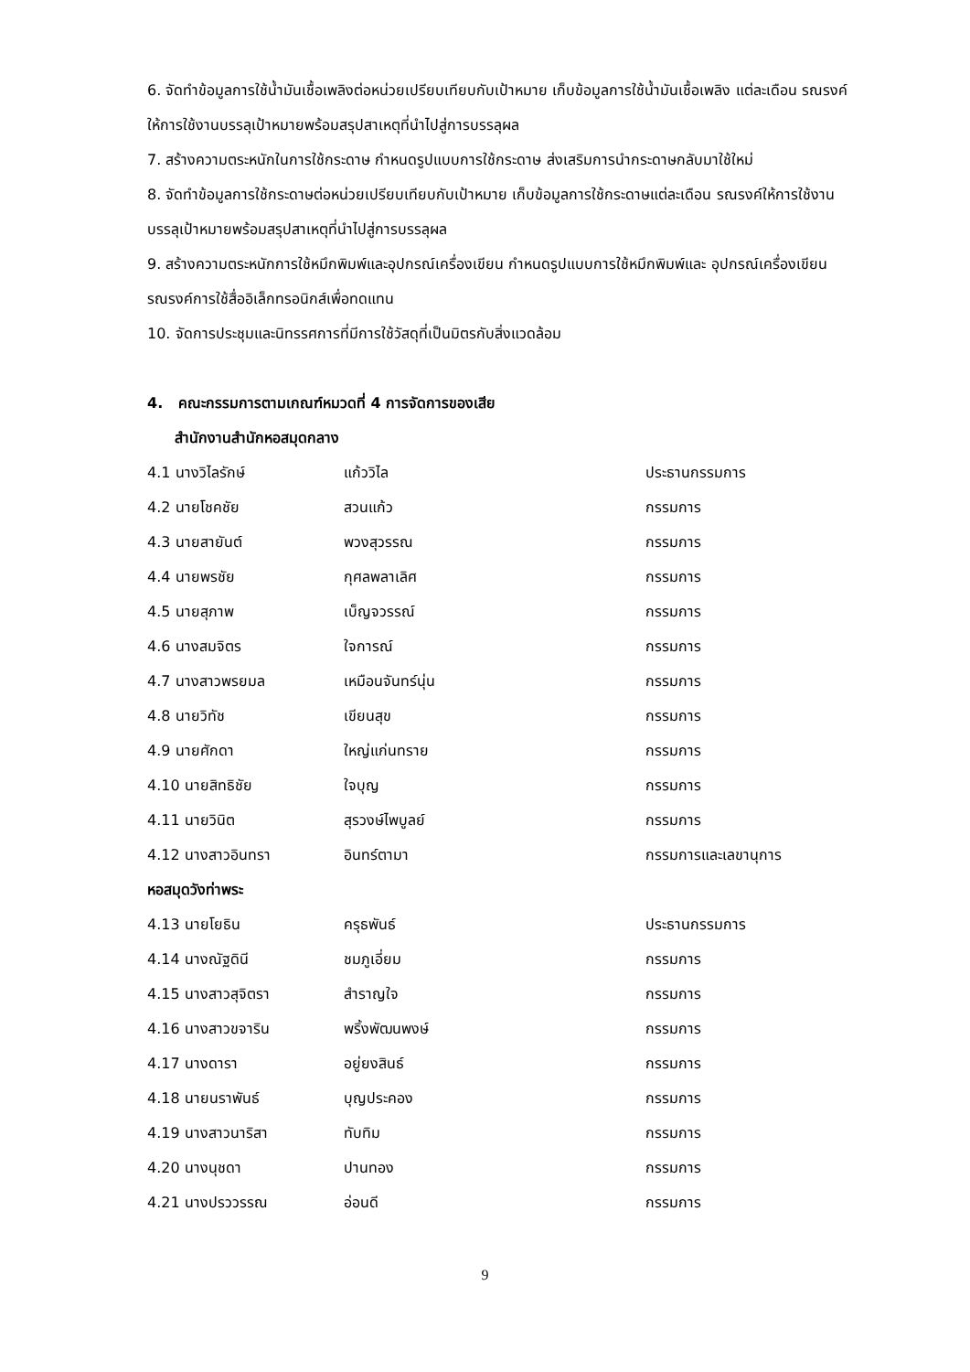6. จัดทำข้อมูลการใช้น้ำมันเชื้อเพลิงต่อหน่วยเปรียบเทียบกับเป้าหมาย เก็บข้อมูลการใช้น้ำมันเชื้อเพลิง แต่ละเดือน รณรงค์ให้การใช้งานบรรลุเป้าหมายพร้อมสรุปสาเหตุที่นำไปสู่การบรรลุผล
7. สร้างความตระหนักในการใช้กระดาษ กำหนดรูปแบบการใช้กระดาษ ส่งเสริมการนำกระดาษกลับมาใช้ใหม่
8. จัดทำข้อมูลการใช้กระดาษต่อหน่วยเปรียบเทียบกับเป้าหมาย เก็บข้อมูลการใช้กระดาษแต่ละเดือน รณรงค์ให้การใช้งานบรรลุเป้าหมายพร้อมสรุปสาเหตุที่นำไปสู่การบรรลุผล
9. สร้างความตระหนักการใช้หมึกพิมพ์และอุปกรณ์เครื่องเขียน กำหนดรูปแบบการใช้หมึกพิมพ์และ อุปกรณ์เครื่องเขียน รณรงค์การใช้สื่ออิเล็กทรอนิกส์เพื่อทดแทน
10. จัดการประชุมและนิทรรศการที่มีการใช้วัสดุที่เป็นมิตรกับสิ่งแวดล้อม
4. คณะกรรมการตามเกณฑ์หมวดที่ 4 การจัดการของเสีย
สำนักงานสำนักหอสมุดกลาง
| 4.1 นางวิไลรักษ์ | แก้ววิไล | ประธานกรรมการ |
| 4.2 นายโชคชัย | สวนแก้ว | กรรมการ |
| 4.3 นายสายันต์ | พวงสุวรรณ | กรรมการ |
| 4.4 นายพรชัย | กุศลพลาเลิศ | กรรมการ |
| 4.5 นายสุภาพ | เบ็ญจวรรณ์ | กรรมการ |
| 4.6 นางสมจิตร | ใจการณ์ | กรรมการ |
| 4.7 นางสาวพรยมล | เหมือนจันทร์นุ่น | กรรมการ |
| 4.8 นายวิทัช | เขียนสุข | กรรมการ |
| 4.9 นายศักดา | ใหญ่แก่นทราย | กรรมการ |
| 4.10 นายสิทธิชัย | ใจบุญ | กรรมการ |
| 4.11 นายวินิต | สุรวงษ์ไพบูลย์ | กรรมการ |
| 4.12 นางสาวอินทรา | อินทร์ตามา | กรรมการและเลขานุการ |
| หอสมุดวังท่าพระ | | |
| 4.13 นายโยธิน | ครุธพันธ์ | ประธานกรรมการ |
| 4.14 นางณัฐดินี | ชมภูเอี่ยม | กรรมการ |
| 4.15 นางสาวสุจิตรา | สำราญใจ | กรรมการ |
| 4.16 นางสาวขจาริน | พริ้งพัฒนพงษ์ | กรรมการ |
| 4.17 นางดารา | อยู่ยงสินธ์ | กรรมการ |
| 4.18 นายนราพันธ์ | บุญประคอง | กรรมการ |
| 4.19 นางสาวนาริสา | ทับทิม | กรรมการ |
| 4.20 นางนุชดา | ปานทอง | กรรมการ |
| 4.21 นางปรววรรณ | อ่อนดี | กรรมการ |
9